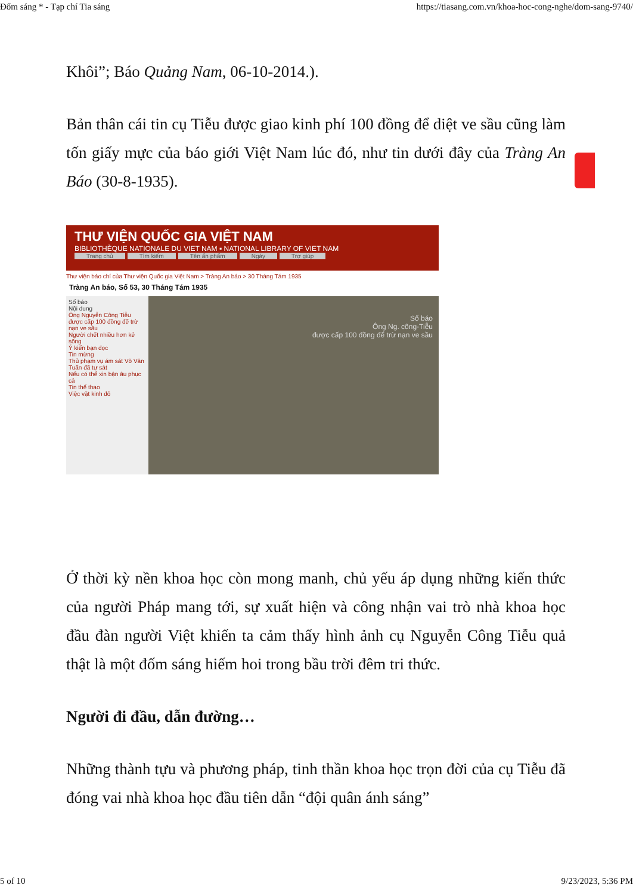Đốm sáng * - Tạp chí Tia sáng https://tiasang.com.vn/khoa-hoc-cong-nghe/dom-sang-9740/
Khôi”; Báo Quảng Nam, 06-10-2014.).
Bản thân cái tin cụ Tiễu được giao kinh phí 100 đồng để diệt ve sầu cũng làm tốn giấy mực của báo giới Việt Nam lúc đó, như tin dưới đây của Tràng An Báo (30-8-1935).
THƯ VIỆN QUỐC GIA VIỆT NAM
BIBLIOTHÈQUE NATIONALE DU VIET NAM ▪ NATIONAL LIBRARY OF VIET NAM
Trang chủ Tìm kiếm Tên ấn phẩm Ngày Trợ giúp
Thư viện báo chí của Thư viện Quốc gia Việt Nam > Tràng An báo > 30 Tháng Tám 1935
Tràng An báo, Số 53, 30 Tháng Tám 1935
Số báo
Nội dung
Ông Nguyễn Công Tiễu được cấp 100 đồng để trừ nạn ve sầu
Người chết nhiều hơn kẻ sống
Ý kiến bạn đọc
Tin mừng
Thủ phạm vụ ám sát Võ Văn Tuấn đã tự sát
Nếu có thể xin bận âu phục cả
Tin thể thao
Việc vặt kinh đô
Số báo
Ông Ng. công-Tiễu
được cấp 100 đồng để trừ nạn ve sầu
Ở thời kỳ nền khoa học còn mong manh, chủ yếu áp dụng những kiến thức của người Pháp mang tới, sự xuất hiện và công nhận vai trò nhà khoa học đầu đàn người Việt khiến ta cảm thấy hình ảnh cụ Nguyễn Công Tiễu quả thật là một đốm sáng hiếm hoi trong bầu trời đêm tri thức.
Người đi đầu, dẫn đường…
Những thành tựu và phương pháp, tinh thần khoa học trọn đời của cụ Tiễu đã đóng vai nhà khoa học đầu tiên dẫn “đội quân ánh sáng”
5 of 10 9/23/2023, 5:36 PM